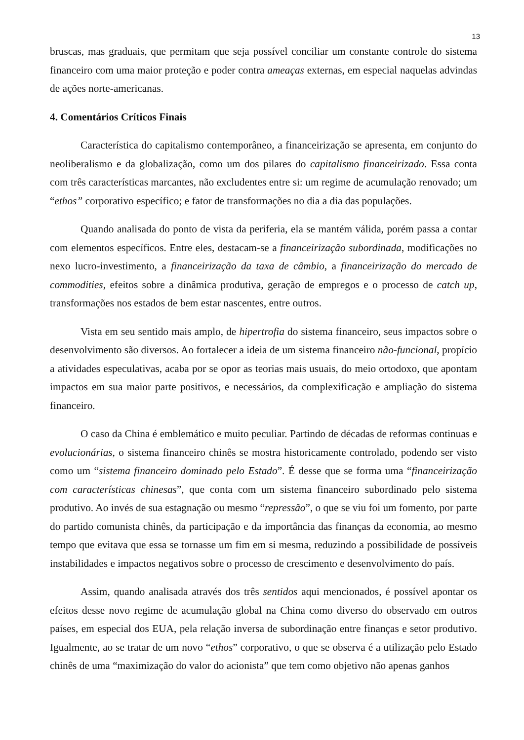13
bruscas, mas graduais, que permitam que seja possível conciliar um constante controle do sistema financeiro com uma maior proteção e poder contra ameaças externas, em especial naquelas advindas de ações norte-americanas.
4. Comentários Críticos Finais
Característica do capitalismo contemporâneo, a financeirização se apresenta, em conjunto do neoliberalismo e da globalização, como um dos pilares do capitalismo financeirizado. Essa conta com três características marcantes, não excludentes entre si: um regime de acumulação renovado; um “ethos” corporativo específico; e fator de transformações no dia a dia das populações.
Quando analisada do ponto de vista da periferia, ela se mantém válida, porém passa a contar com elementos específicos. Entre eles, destacam-se a financeirização subordinada, modificações no nexo lucro-investimento, a financeirização da taxa de câmbio, a financeirização do mercado de commodities, efeitos sobre a dinâmica produtiva, geração de empregos e o processo de catch up, transformações nos estados de bem estar nascentes, entre outros.
Vista em seu sentido mais amplo, de hipertrofia do sistema financeiro, seus impactos sobre o desenvolvimento são diversos. Ao fortalecer a ideia de um sistema financeiro não-funcional, propício a atividades especulativas, acaba por se opor as teorias mais usuais, do meio ortodoxo, que apontam impactos em sua maior parte positivos, e necessários, da complexificação e ampliação do sistema financeiro.
O caso da China é emblemático e muito peculiar. Partindo de décadas de reformas continuas e evolucionárias, o sistema financeiro chinês se mostra historicamente controlado, podendo ser visto como um “sistema financeiro dominado pelo Estado”. É desse que se forma uma “financeirização com características chinesas”, que conta com um sistema financeiro subordinado pelo sistema produtivo. Ao invés de sua estagnação ou mesmo “repressão”, o que se viu foi um fomento, por parte do partido comunista chinês, da participação e da importância das finanças da economia, ao mesmo tempo que evitava que essa se tornasse um fim em si mesma, reduzindo a possibilidade de possíveis instabilidades e impactos negativos sobre o processo de crescimento e desenvolvimento do país.
Assim, quando analisada através dos três sentidos aqui mencionados, é possível apontar os efeitos desse novo regime de acumulação global na China como diverso do observado em outros países, em especial dos EUA, pela relação inversa de subordinação entre finanças e setor produtivo. Igualmente, ao se tratar de um novo “ethos” corporativo, o que se observa é a utilização pelo Estado chinês de uma “maximização do valor do acionista” que tem como objetivo não apenas ganhos